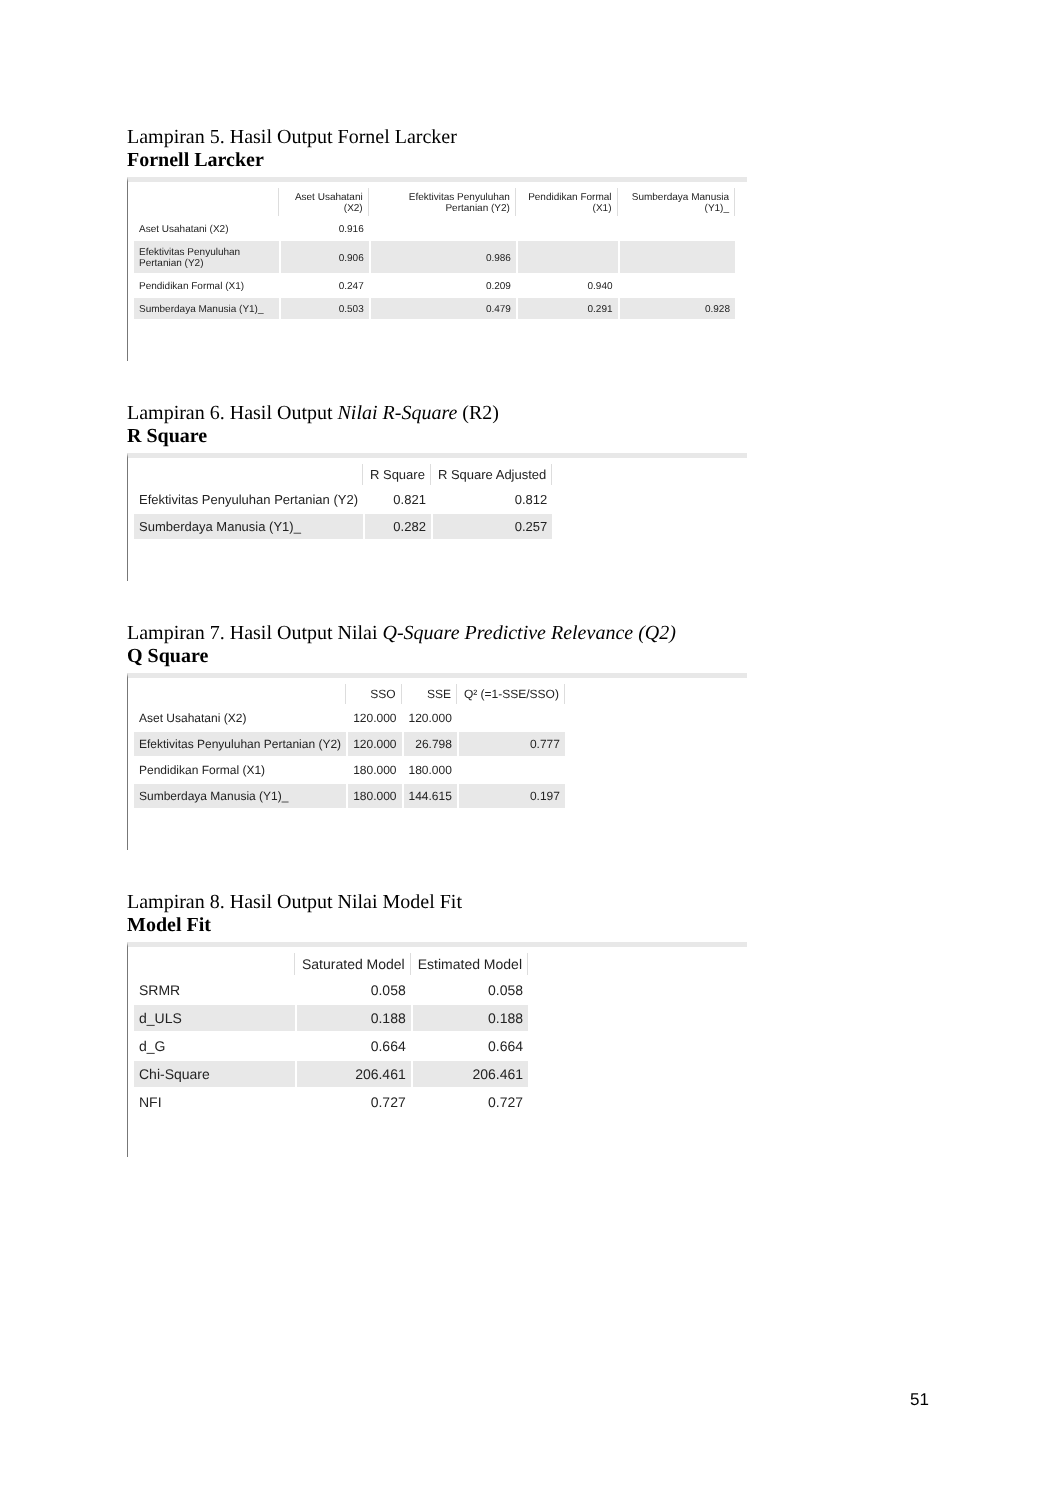Lampiran 5. Hasil Output Fornel Larcker
Fornell Larcker
| | Aset Usahatani (X2) | Efektivitas Penyuluhan Pertanian (Y2) | Pendidikan Formal (X1) | Sumberdaya Manusia (Y1)_ |
| --- | --- | --- | --- | --- |
| Aset Usahatani (X2) | 0.916 | | | |
| Efektivitas Penyuluhan Pertanian (Y2) | 0.906 | 0.986 | | |
| Pendidikan Formal (X1) | 0.247 | 0.209 | 0.940 | |
| Sumberdaya Manusia (Y1)_ | 0.503 | 0.479 | 0.291 | 0.928 |
Lampiran 6. Hasil Output Nilai R-Square (R2)
R Square
| | R Square | R Square Adjusted |
| --- | --- | --- |
| Efektivitas Penyuluhan Pertanian (Y2) | 0.821 | 0.812 |
| Sumberdaya Manusia (Y1)_ | 0.282 | 0.257 |
Lampiran 7. Hasil Output Nilai Q-Square Predictive Relevance (Q2)
Q Square
| | SSO | SSE | Q² (=1-SSE/SSO) |
| --- | --- | --- | --- |
| Aset Usahatani (X2) | 120.000 | 120.000 | |
| Efektivitas Penyuluhan Pertanian (Y2) | 120.000 | 26.798 | 0.777 |
| Pendidikan Formal (X1) | 180.000 | 180.000 | |
| Sumberdaya Manusia (Y1)_ | 180.000 | 144.615 | 0.197 |
Lampiran 8. Hasil Output Nilai Model Fit
Model Fit
| | Saturated Model | Estimated Model |
| --- | --- | --- |
| SRMR | 0.058 | 0.058 |
| d_ULS | 0.188 | 0.188 |
| d_G | 0.664 | 0.664 |
| Chi-Square | 206.461 | 206.461 |
| NFI | 0.727 | 0.727 |
51